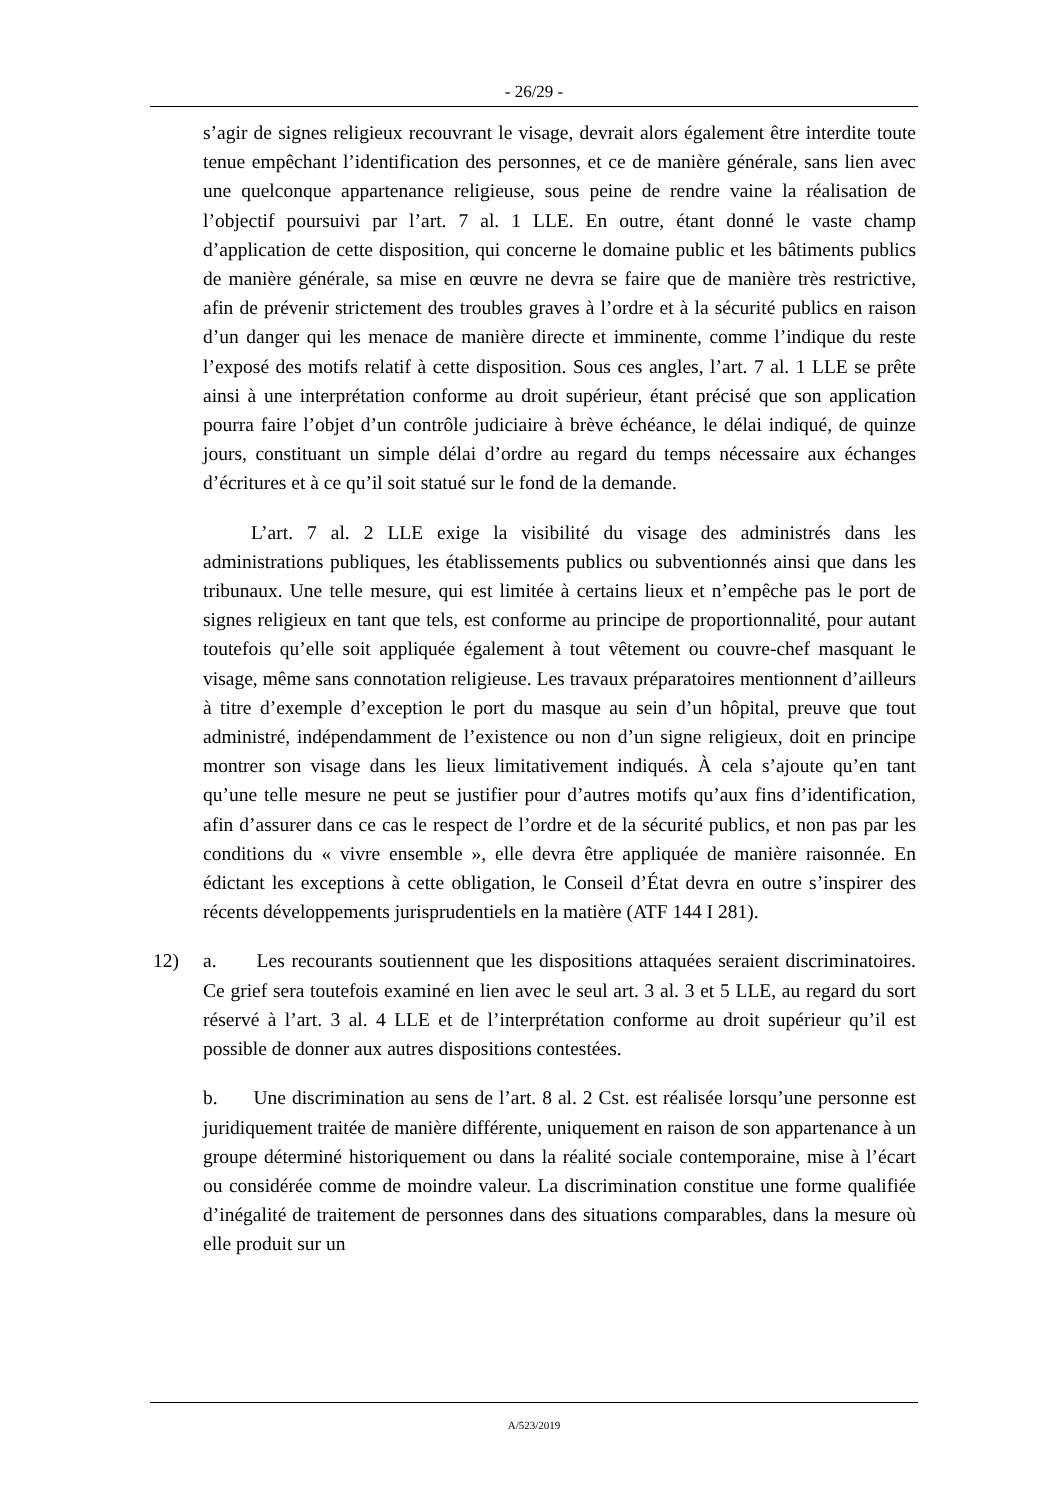- 26/29 -
s’agir de signes religieux recouvrant le visage, devrait alors également être interdite toute tenue empêchant l’identification des personnes, et ce de manière générale, sans lien avec une quelconque appartenance religieuse, sous peine de rendre vaine la réalisation de l’objectif poursuivi par l’art. 7 al. 1 LLE. En outre, étant donné le vaste champ d’application de cette disposition, qui concerne le domaine public et les bâtiments publics de manière générale, sa mise en œuvre ne devra se faire que de manière très restrictive, afin de prévenir strictement des troubles graves à l’ordre et à la sécurité publics en raison d’un danger qui les menace de manière directe et imminente, comme l’indique du reste l’exposé des motifs relatif à cette disposition. Sous ces angles, l’art. 7 al. 1 LLE se prête ainsi à une interprétation conforme au droit supérieur, étant précisé que son application pourra faire l’objet d’un contrôle judiciaire à brève échéance, le délai indiqué, de quinze jours, constituant un simple délai d’ordre au regard du temps nécessaire aux échanges d’écritures et à ce qu’il soit statué sur le fond de la demande.
L’art. 7 al. 2 LLE exige la visibilité du visage des administrés dans les administrations publiques, les établissements publics ou subventionnés ainsi que dans les tribunaux. Une telle mesure, qui est limitée à certains lieux et n’empêche pas le port de signes religieux en tant que tels, est conforme au principe de proportionnalité, pour autant toutefois qu’elle soit appliquée également à tout vêtement ou couvre-chef masquant le visage, même sans connotation religieuse. Les travaux préparatoires mentionnent d’ailleurs à titre d’exemple d’exception le port du masque au sein d’un hôpital, preuve que tout administré, indépendamment de l’existence ou non d’un signe religieux, doit en principe montrer son visage dans les lieux limitativement indiqués. À cela s’ajoute qu’en tant qu’une telle mesure ne peut se justifier pour d’autres motifs qu’aux fins d’identification, afin d’assurer dans ce cas le respect de l’ordre et de la sécurité publics, et non pas par les conditions du « vivre ensemble », elle devra être appliquée de manière raisonnée. En édictant les exceptions à cette obligation, le Conseil d’État devra en outre s’inspirer des récents développements jurisprudentiels en la matière (ATF 144 I 281).
12) a. Les recourants soutiennent que les dispositions attaquées seraient discriminatoires. Ce grief sera toutefois examiné en lien avec le seul art. 3 al. 3 et 5 LLE, au regard du sort réservé à l’art. 3 al. 4 LLE et de l’interprétation conforme au droit supérieur qu’il est possible de donner aux autres dispositions contestées.
b. Une discrimination au sens de l’art. 8 al. 2 Cst. est réalisée lorsqu’une personne est juridiquement traitée de manière différente, uniquement en raison de son appartenance à un groupe déterminé historiquement ou dans la réalité sociale contemporaine, mise à l’écart ou considérée comme de moindre valeur. La discrimination constitue une forme qualifiée d’inégalité de traitement de personnes dans des situations comparables, dans la mesure où elle produit sur un
A/523/2019